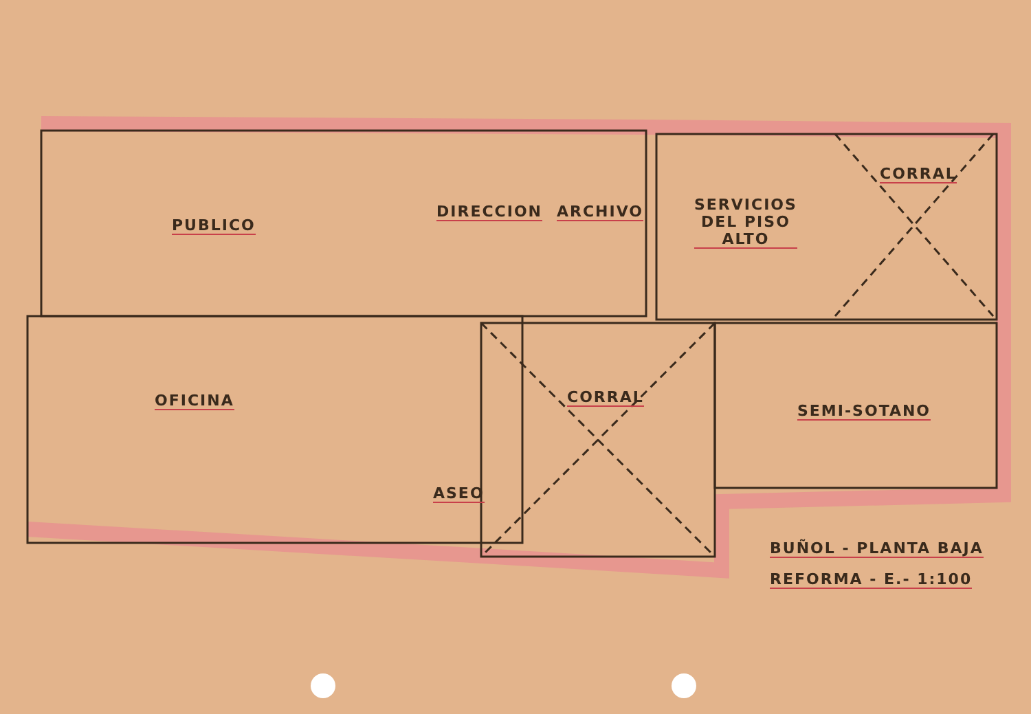PUBLICO
DIRECCION ARCHIVO
SERVICIOS
DEL PISO
ALTO
CORRAL
OFICINA CORRAL
SEMI-SOTANO
ASEO
BUÑOL - PLANTA BAJA
REFORMA - E.- 1:100